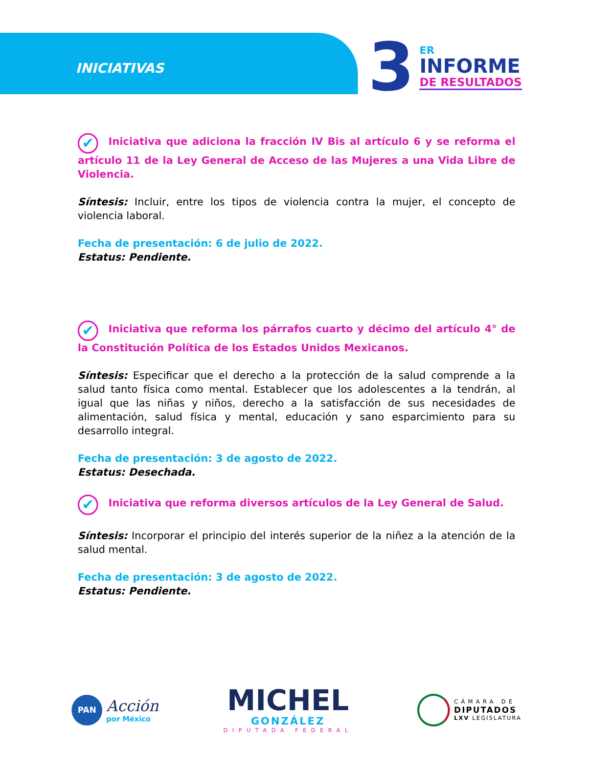INICIATIVAS
3
ER
INFORME
DE RESULTADOS
✔ Iniciativa que adiciona la fracción IV Bis al artículo 6 y se reforma el artículo 11 de la Ley General de Acceso de las Mujeres a una Vida Libre de Violencia.
Síntesis: Incluir, entre los tipos de violencia contra la mujer, el concepto de violencia laboral.
Fecha de presentación: 6 de julio de 2022.
Estatus: Pendiente.
✔ Iniciativa que reforma los párrafos cuarto y décimo del artículo 4° de la Constitución Política de los Estados Unidos Mexicanos.
Síntesis: Especificar que el derecho a la protección de la salud comprende a la salud tanto física como mental. Establecer que los adolescentes a la tendrán, al igual que las niñas y niños, derecho a la satisfacción de sus necesidades de alimentación, salud física y mental, educación y sano esparcimiento para su desarrollo integral.
Fecha de presentación: 3 de agosto de 2022.
Estatus: Desechada.
✔ Iniciativa que reforma diversos artículos de la Ley General de Salud.
Síntesis: Incorporar el principio del interés superior de la niñez a la atención de la salud mental.
Fecha de presentación: 3 de agosto de 2022.
Estatus: Pendiente.
PAN
Acción
por México
MICHEL
GONZÁLEZ
DIPUTADA FEDERAL
CÁMARA DE
DIPUTADOS
LXV LEGISLATURA